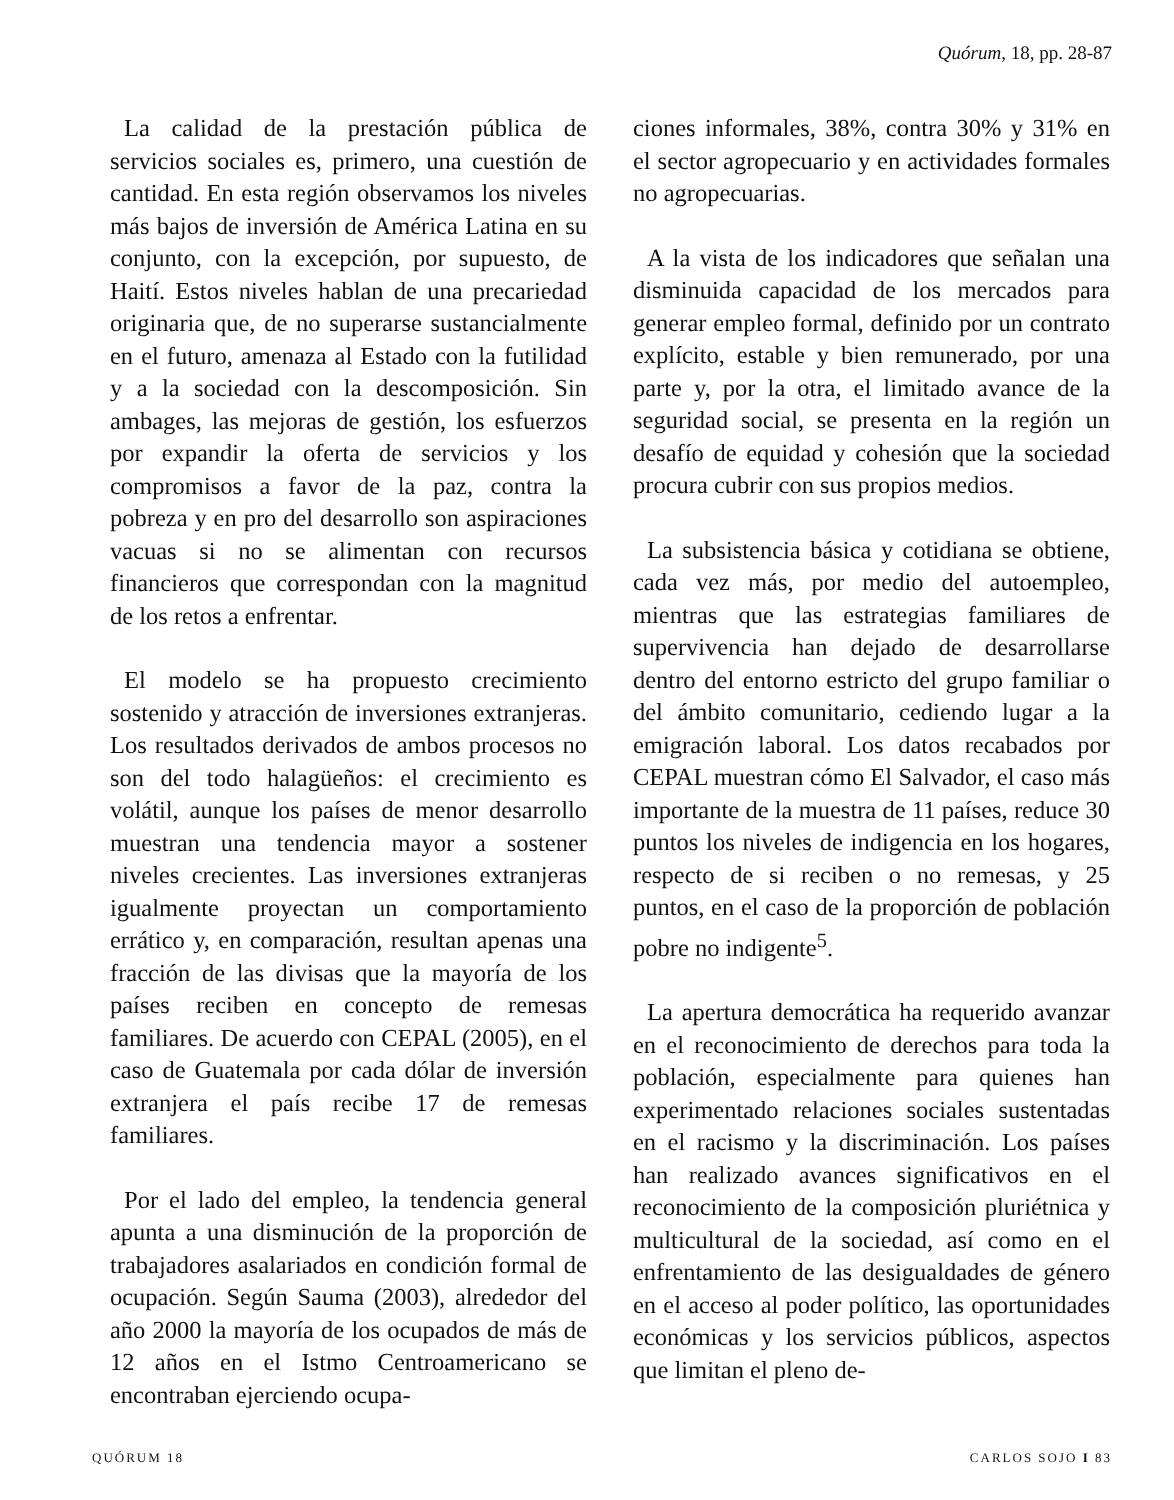Quórum, 18, pp. 28-87
La calidad de la prestación pública de servicios sociales es, primero, una cuestión de cantidad. En esta región observamos los niveles más bajos de inversión de América Latina en su conjunto, con la excepción, por supuesto, de Haití. Estos niveles hablan de una precariedad originaria que, de no superarse sustancialmente en el futuro, amenaza al Estado con la futilidad y a la sociedad con la descomposición. Sin ambages, las mejoras de gestión, los esfuerzos por expandir la oferta de servicios y los compromisos a favor de la paz, contra la pobreza y en pro del desarrollo son aspiraciones vacuas si no se alimentan con recursos financieros que correspondan con la magnitud de los retos a enfrentar.
El modelo se ha propuesto crecimiento sostenido y atracción de inversiones extranjeras. Los resultados derivados de ambos procesos no son del todo halagüeños: el crecimiento es volátil, aunque los países de menor desarrollo muestran una tendencia mayor a sostener niveles crecientes. Las inversiones extranjeras igualmente proyectan un comportamiento errático y, en comparación, resultan apenas una fracción de las divisas que la mayoría de los países reciben en concepto de remesas familiares. De acuerdo con CEPAL (2005), en el caso de Guatemala por cada dólar de inversión extranjera el país recibe 17 de remesas familiares.
Por el lado del empleo, la tendencia general apunta a una disminución de la proporción de trabajadores asalariados en condición formal de ocupación. Según Sauma (2003), alrededor del año 2000 la mayoría de los ocupados de más de 12 años en el Istmo Centroamericano se encontraban ejerciendo ocupa-
ciones informales, 38%, contra 30% y 31% en el sector agropecuario y en actividades formales no agropecuarias.
A la vista de los indicadores que señalan una disminuida capacidad de los mercados para generar empleo formal, definido por un contrato explícito, estable y bien remunerado, por una parte y, por la otra, el limitado avance de la seguridad social, se presenta en la región un desafío de equidad y cohesión que la sociedad procura cubrir con sus propios medios.
La subsistencia básica y cotidiana se obtiene, cada vez más, por medio del autoempleo, mientras que las estrategias familiares de supervivencia han dejado de desarrollarse dentro del entorno estricto del grupo familiar o del ámbito comunitario, cediendo lugar a la emigración laboral. Los datos recabados por CEPAL muestran cómo El Salvador, el caso más importante de la muestra de 11 países, reduce 30 puntos los niveles de indigencia en los hogares, respecto de si reciben o no remesas, y 25 puntos, en el caso de la proporción de población pobre no indigente<sup>5</sup>.
La apertura democrática ha requerido avanzar en el reconocimiento de derechos para toda la población, especialmente para quienes han experimentado relaciones sociales sustentadas en el racismo y la discriminación. Los países han realizado avances significativos en el reconocimiento de la composición pluriétnica y multicultural de la sociedad, así como en el enfrentamiento de las desigualdades de género en el acceso al poder político, las oportunidades económicas y los servicios públicos, aspectos que limitan el pleno de-
QUÓRUM 18 CARLOS SOJO I 83